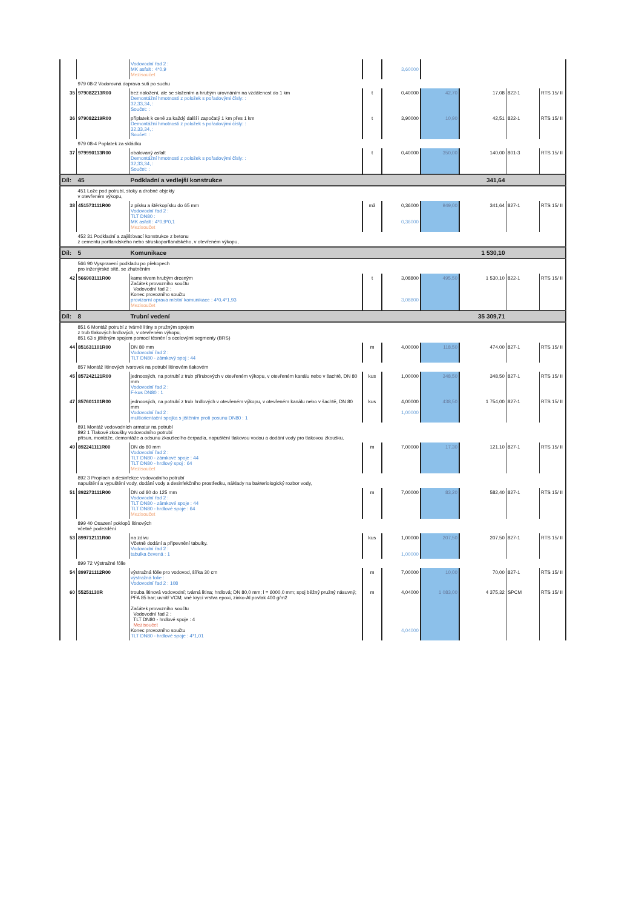| | | Vodovodní řad 2 : MK asfalt : 4*0,9 Mezisoučet | | 3,60000 | | | | |
| | 979 08-2 Vodorovná doprava suti po suchu | | | | | | | |
| 35 | 979082213R00 | bez naložení, ale se složením a hrubým urovnáním na vzdálenost do 1 km Demontážní hmotnosti z položek s pořadovými čísly: : 32,33,34, : Součet: : | t | 0,40000 | 42,70 | 17,08 | 822-1 | RTS 15/ II |
| 36 | 979082219R00 | příplatek k ceně za každý další i započatý 1 km přes 1 km Demontážní hmotnosti z položek s pořadovými čísly: : 32,33,34, : Součet: : | t | 3,90000 | 10,90 | 42,51 | 822-1 | RTS 15/ II |
| | 979 08-4 Poplatek za skládku | | | | | | | |
| 37 | 979990113R00 | obalovaný asfalt Demontážní hmotnosti z položek s pořadovými čísly: : 32,33,34, : Součet: : | t | 0,40000 | 350,00 | 140,00 | 801-3 | RTS 15/ II |
| Díl: | 45 | Podkladní a vedlejší konstrukce | | | | 341,64 | | |
| | 451 Lože pod potrubí, stoky a drobné objekty v otevřeném výkopu, | | | | | | | |
| 38 | 451573111R00 | z písku a štěrkopísku do 65 mm Vodovodní řad 2 : TLT DN80 : MK asfalt : 4*0,9*0,1 Mezisoučet | m3 | 0,36000 0,36000 | 949,00 | 341,64 | 827-1 | RTS 15/ II |
| | 452 31 Podkladní a zajišťovací konstrukce z betonu z cementu portlandského nebo struskoportlandského, v otevřeném výkopu, | | | | | | | |
| Díl: | 5 | Komunikace | | | | 1 530,10 | | |
| | 566 90 Vyspravení podkladu po překopech pro inženýrské sítě, se zhutněním | | | | | | | |
| 42 | 566903111R00 | kamenivem hrubým drceným Začátek provozního součtu Vodovodní řad 2 : Konec provozního součtu provizorní oprava místní komunikace : 4*0,4*1,93 Mezisoučet | t | 3,08800 3,08800 | 495,50 | 1 530,10 | 822-1 | RTS 15/ II |
| Díl: | 8 | Trubní vedení | | | | 35 309,71 | | |
| | 851 6 Montáž potrubí z tvárné litiny s pružným spojem z trub tlakových hrdlových, v otevřeném výkopu, 851 63 s jištěným spojem pomocí těsnění s ocelovými segmenty (BRS) | | | | | | | |
| 44 | 851631101R00 | DN 80 mm Vodovodní řad 2 : TLT DN80 - zámkový spoj : 44 | m | 4,00000 | 118,50 | 474,00 | 827-1 | RTS 15/ II |
| | 857 Montáž litinových tvarovek na potrubí litinovém tlakovém | | | | | | | |
| 45 | 857242121R00 | jednoosých, na potrubí z trub přírubových v otevřeném výkopu, v otevřeném kanálu nebo v šachtě, DN 80 mm Vodovodní řad 2 : F-kus DN80 : 1 | kus | 1,00000 | 348,50 | 348,50 | 827-1 | RTS 15/ II |
| 47 | 857601101R00 | jednoosých, na potrubí z trub hrdlových v otevřeném výkopu, v otevřeném kanálu nebo v šachtě, DN 80 mm Vodovodní řad 2 : multiorientační spojka s jištěním proti posunu DN80 : 1 | kus | 4,00000 1,00000 | 438,50 | 1 754,00 | 827-1 | RTS 15/ II |
| | 891 Montáž vodovodních armatur na potrubí 892 1 Tlakové zkoušky vodovodního potrubí přísun, montáže, demontáže a odsunu zkoušecího čerpadla, napuštění tlakovou vodou a dodání vody pro tlakovou zkoušku, | | | | | | | |
| 49 | 892241111R00 | DN do 80 mm Vodovodní řad 2 : TLT DN80 - zámkové spoje : 44 TLT DN80 - hrdlový spoj : 64 Mezisoučet | m | 7,00000 | 17,30 | 121,10 | 827-1 | RTS 15/ II |
| | 892 3 Proplach a desinfekce vodovodního potrubí napuštění a vypuštění vody, dodání vody a desinfekčního prostředku, náklady na bakteriologický rozbor vody, | | | | | | | |
| 51 | 892273111R00 | DN od 80 do 125 mm Vodovodní řad 2 : TLT DN80 - zámkové spoje : 44 TLT DN80 - hrdlové spoje : 64 Mezisoučet | m | 7,00000 | 83,20 | 582,40 | 827-1 | RTS 15/ II |
| | 899 40 Osazení poklopů litinových včetně podezdění | | | | | | | |
| 53 | 899712111R00 | na zdivu Včetně dodání a připevnění tabulky. Vodovodní řad 2 : tabulka čevená : 1 | kus | 1,00000 1,00000 | 207,50 | 207,50 | 827-1 | RTS 15/ II |
| | 899 72 Výstražné fólie | | | | | | | |
| 54 | 899721112R00 | výstražná fólie pro vodovod, šířka 30 cm výstražná folie : Vodovodní řad 2 : 108 | m | 7,00000 | 10,00 | 70,00 | 827-1 | RTS 15/ II |
| 60 | 55251130R | trouba litinová vodovodní; tvárná litina; hrdlová; DN 80,0 mm; l = 6000,0 mm; spoj běžný pružný násuvný; PFA 85 bar; uvnitř VCM; vně krycí vrstva epoxi, zinko-Al povlak 400 g/m2 Začátek provozního součtu Vodovodní řad 2 : TLT DN80 - hrdlové spoje : 4 Mezisoučet Konec provozního součtu TLT DN80 - hrdlové spoje : 4*1,01 | m | 4,04000 4,04000 | 1 083,00 | 4 375,32 | SPCM | RTS 15/ II |